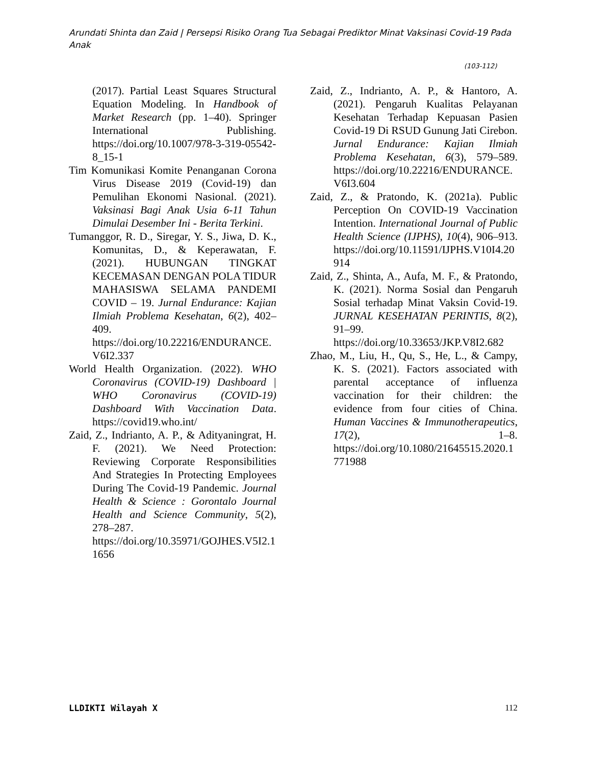Arundati Shinta dan Zaid | Persepsi Risiko Orang Tua Sebagai Prediktor Minat Vaksinasi Covid-19 Pada Anak
(103-112)
(2017). Partial Least Squares Structural Equation Modeling. In Handbook of Market Research (pp. 1–40). Springer International Publishing. https://doi.org/10.1007/978-3-319-05542-8_15-1
Tim Komunikasi Komite Penanganan Corona Virus Disease 2019 (Covid-19) dan Pemulihan Ekonomi Nasional. (2021). Vaksinasi Bagi Anak Usia 6-11 Tahun Dimulai Desember Ini - Berita Terkini.
Tumanggor, R. D., Siregar, Y. S., Jiwa, D. K., Komunitas, D., & Keperawatan, F. (2021). HUBUNGAN TINGKAT KECEMASAN DENGAN POLA TIDUR MAHASISWA SELAMA PANDEMI COVID – 19. Jurnal Endurance: Kajian Ilmiah Problema Kesehatan, 6(2), 402–409. https://doi.org/10.22216/ENDURANCE.V6I2.337
World Health Organization. (2022). WHO Coronavirus (COVID-19) Dashboard | WHO Coronavirus (COVID-19) Dashboard With Vaccination Data. https://covid19.who.int/
Zaid, Z., Indrianto, A. P., & Adityaningrat, H. F. (2021). We Need Protection: Reviewing Corporate Responsibilities And Strategies In Protecting Employees During The Covid-19 Pandemic. Journal Health & Science : Gorontalo Journal Health and Science Community, 5(2), 278–287. https://doi.org/10.35971/GOJHES.V5I2.11656
Zaid, Z., Indrianto, A. P., & Hantoro, A. (2021). Pengaruh Kualitas Pelayanan Kesehatan Terhadap Kepuasan Pasien Covid-19 Di RSUD Gunung Jati Cirebon. Jurnal Endurance: Kajian Ilmiah Problema Kesehatan, 6(3), 579–589. https://doi.org/10.22216/ENDURANCE.V6I3.604
Zaid, Z., & Pratondo, K. (2021a). Public Perception On COVID-19 Vaccination Intention. International Journal of Public Health Science (IJPHS), 10(4), 906–913. https://doi.org/10.11591/IJPHS.V10I4.20914
Zaid, Z., Shinta, A., Aufa, M. F., & Pratondo, K. (2021). Norma Sosial dan Pengaruh Sosial terhadap Minat Vaksin Covid-19. JURNAL KESEHATAN PERINTIS, 8(2), 91–99. https://doi.org/10.33653/JKP.V8I2.682
Zhao, M., Liu, H., Qu, S., He, L., & Campy, K. S. (2021). Factors associated with parental acceptance of influenza vaccination for their children: the evidence from four cities of China. Human Vaccines & Immunotherapeutics, 17(2), 1–8. https://doi.org/10.1080/21645515.2020.1771988
LLDIKTI Wilayah X 112